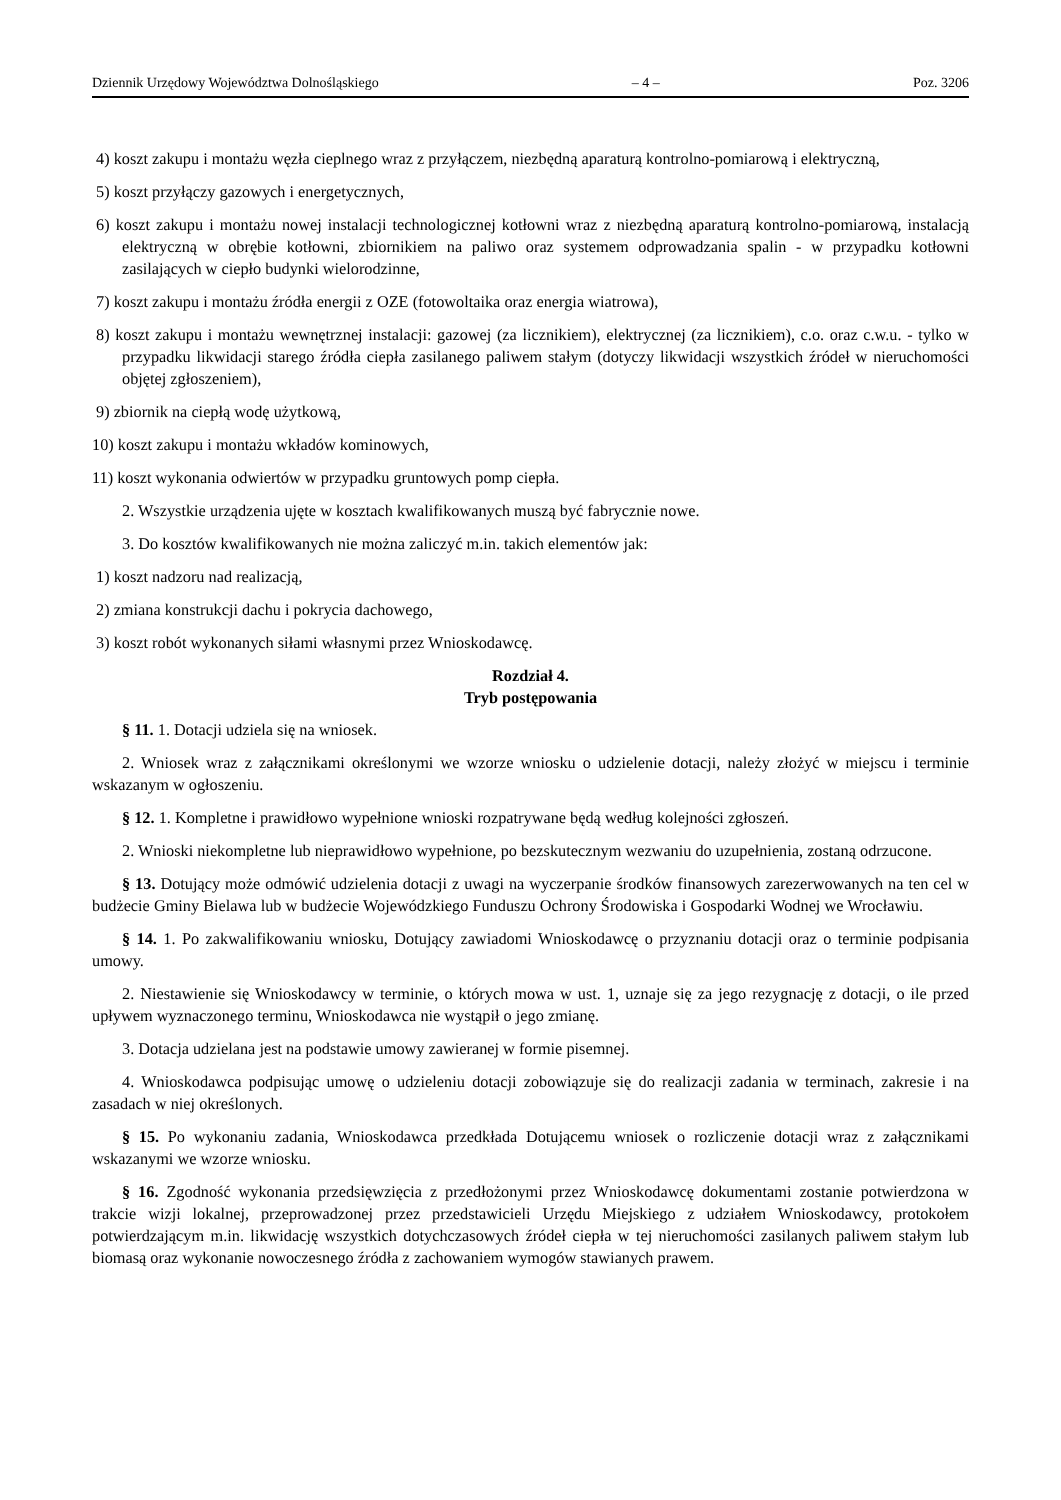Dziennik Urzędowy Województwa Dolnośląskiego – 4 – Poz. 3206
4) koszt zakupu i montażu węzła cieplnego wraz z przyłączem, niezbędną aparaturą kontrolno-pomiarową i elektryczną,
5) koszt przyłączy gazowych i energetycznych,
6) koszt zakupu i montażu nowej instalacji technologicznej kotłowni wraz z niezbędną aparaturą kontrolno-pomiarową, instalacją elektryczną w obrębie kotłowni, zbiornikiem na paliwo oraz systemem odprowadzania spalin - w przypadku kotłowni zasilających w ciepło budynki wielorodzinne,
7) koszt zakupu i montażu źródła energii z OZE (fotowoltaika oraz energia wiatrowa),
8) koszt zakupu i montażu wewnętrznej instalacji: gazowej (za licznikiem), elektrycznej (za licznikiem), c.o. oraz c.w.u. - tylko w przypadku likwidacji starego źródła ciepła zasilanego paliwem stałym (dotyczy likwidacji wszystkich źródeł w nieruchomości objętej zgłoszeniem),
9) zbiornik na ciepłą wodę użytkową,
10) koszt zakupu i montażu wkładów kominowych,
11) koszt wykonania odwiertów w przypadku gruntowych pomp ciepła.
2. Wszystkie urządzenia ujęte w kosztach kwalifikowanych muszą być fabrycznie nowe.
3. Do kosztów kwalifikowanych nie można zaliczyć m.in. takich elementów jak:
1) koszt nadzoru nad realizacją,
2) zmiana konstrukcji dachu i pokrycia dachowego,
3) koszt robót wykonanych siłami własnymi przez Wnioskodawcę.
Rozdział 4.
Tryb postępowania
§ 11. 1. Dotacji udziela się na wniosek.
2. Wniosek wraz z załącznikami określonymi we wzorze wniosku o udzielenie dotacji, należy złożyć w miejscu i terminie wskazanym w ogłoszeniu.
§ 12. 1. Kompletne i prawidłowo wypełnione wnioski rozpatrywane będą według kolejności zgłoszeń.
2. Wnioski niekompletne lub nieprawidłowo wypełnione, po bezskutecznym wezwaniu do uzupełnienia, zostaną odrzucone.
§ 13. Dotujący może odmówić udzielenia dotacji z uwagi na wyczerpanie środków finansowych zarezerwowanych na ten cel w budżecie Gminy Bielawa lub w budżecie Wojewódzkiego Funduszu Ochrony Środowiska i Gospodarki Wodnej we Wrocławiu.
§ 14. 1. Po zakwalifikowaniu wniosku, Dotujący zawiadomi Wnioskodawcę o przyznaniu dotacji oraz o terminie podpisania umowy.
2. Niestawienie się Wnioskodawcy w terminie, o których mowa w ust. 1, uznaje się za jego rezygnację z dotacji, o ile przed upływem wyznaczonego terminu, Wnioskodawca nie wystąpił o jego zmianę.
3. Dotacja udzielana jest na podstawie umowy zawieranej w formie pisemnej.
4. Wnioskodawca podpisując umowę o udzieleniu dotacji zobowiązuje się do realizacji zadania w terminach, zakresie i na zasadach w niej określonych.
§ 15. Po wykonaniu zadania, Wnioskodawca przedkłada Dotującemu wniosek o rozliczenie dotacji wraz z załącznikami wskazanymi we wzorze wniosku.
§ 16. Zgodność wykonania przedsięwzięcia z przedłożonymi przez Wnioskodawcę dokumentami zostanie potwierdzona w trakcie wizji lokalnej, przeprowadzonej przez przedstawicieli Urzędu Miejskiego z udziałem Wnioskodawcy, protokołem potwierdzającym m.in. likwidację wszystkich dotychczasowych źródeł ciepła w tej nieruchomości zasilanych paliwem stałym lub biomasą oraz wykonanie nowoczesnego źródła z zachowaniem wymogów stawianych prawem.